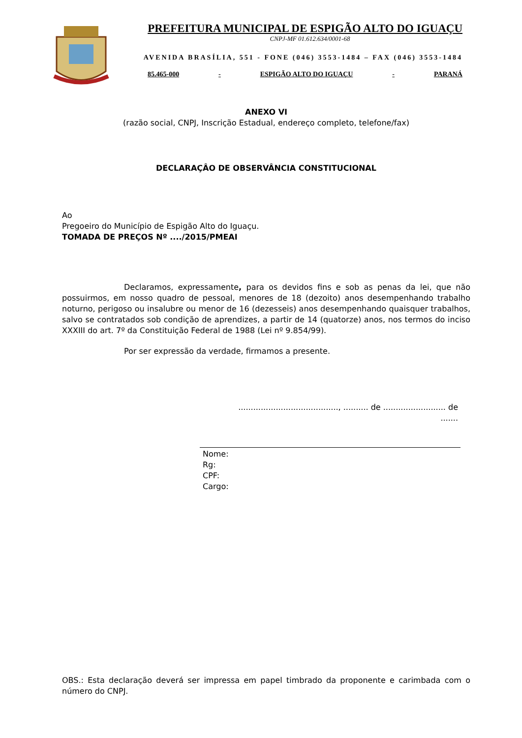PREFEITURA MUNICIPAL DE ESPIGÃO ALTO DO IGUAÇU
CNPJ-MF 01.612.634/0001-68
AVENIDA BRASÍLIA, 551 - FONE (046) 3553-1484 – FAX (046) 3553-1484
85.465-000 - ESPIGÃO ALTO DO IGUAÇU - PARANÁ
ANEXO VI
(razão social, CNPJ, Inscrição Estadual, endereço completo, telefone/fax)
DECLARAÇÂO DE OBSERVÂNCIA CONSTITUCIONAL
Ao
Pregoeiro do Município de Espigão Alto do Iguaçu.
TOMADA DE PREÇOS Nº ..../2015/PMEAI
Declaramos, expressamente, para os devidos fins e sob as penas da lei, que não possuirmos, em nosso quadro de pessoal, menores de 18 (dezoito) anos desempenhando trabalho noturno, perigoso ou insalubre ou menor de 16 (dezesseis) anos desempenhando quaisquer trabalhos, salvo se contratados sob condição de aprendizes, a partir de 14 (quatorze) anos, nos termos do inciso XXXIII do art. 7º da Constituição Federal de 1988 (Lei nº 9.854/99).
Por ser expressão da verdade, firmamos a presente.
........................................, .......... de ......................... de .......
Nome:
Rg:
CPF:
Cargo:
OBS.: Esta declaração deverá ser impressa em papel timbrado da proponente e carimbada com o número do CNPJ.